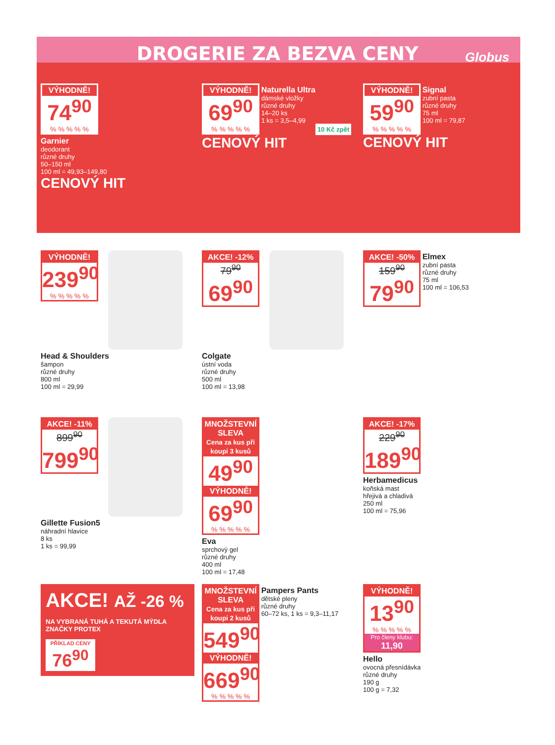DROGERIE ZA BEZVA CENY
Globus
VÝHODNĚ!
74<sup>90</sup>
% % % % %
Garnier
deodorant
různé druhy
50–150 ml
100 ml = 49,93–149,80
CENOVÝ HIT
VÝHODNĚ!
69<sup>90</sup>
% % % % %
Naturella Ultra dámské vložky
různé druhy
14–20 ks
1 ks = 3,5–4,99
10 Kč zpět
CENOVÝ HIT
VÝHODNĚ!
59<sup>90</sup>
% % % % %
Signal zubní pasta
různé druhy
75 ml
100 ml = 79,87
CENOVÝ HIT
VÝHODNĚ!
239<sup>90</sup>
% % % % %
Head & Shoulders
šampon
různé druhy
800 ml
100 ml = 29,99
AKCE! -12%
79<sup>90</sup>
69<sup>90</sup>
Colgate
ústní voda
různé druhy
500 ml
100 ml = 13,98
AKCE! -50%
159<sup>90</sup>
79<sup>90</sup>
Elmex zubní pasta
různé druhy
75 ml
100 ml = 106,53
AKCE! -11%
899<sup>90</sup>
799<sup>90</sup>
Gillette Fusion5
náhradní hlavice
8 ks
1 ks = 99,99
MNOŽSTEVNÍ SLEVA
Cena za kus při koupi 3 kusů
49<sup>90</sup>
VÝHODNĚ!
69<sup>90</sup>
% % % % %
Eva
sprchový gel
různé druhy
400 ml
100 ml = 17,48
AKCE! -17%
229<sup>90</sup>
189<sup>90</sup>
Herbamedicus
koňská mast
hřejivá a chladivá
250 ml
100 ml = 75,96
AKCE! AŽ -26 %
NA VYBRANÁ TUHÁ A TEKUTÁ MÝDLA ZNAČKY PROTEX
PŘÍKLAD CENY
76<sup>90</sup>
MNOŽSTEVNÍ SLEVA
Cena za kus při koupi 2 kusů
549<sup>90</sup>
VÝHODNĚ!
669<sup>90</sup>
% % % % %
Pampers Pants dětské pleny
různé druhy
60–72 ks, 1 ks = 9,3–11,17
VÝHODNĚ!
13<sup>90</sup>
% % % % %
Pro členy klubu: 11,90
Hello
ovocná přesnídávka
různé druhy
190 g
100 g = 7,32